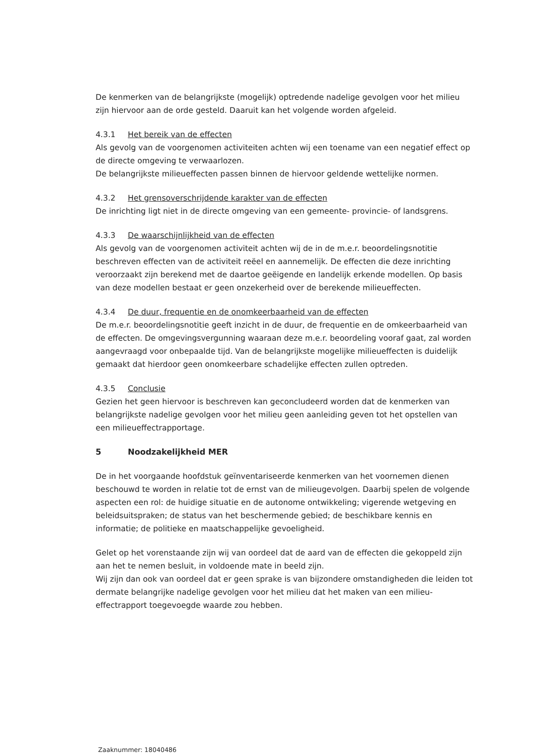De kenmerken van de belangrijkste (mogelijk) optredende nadelige gevolgen voor het milieu zijn hiervoor aan de orde gesteld. Daaruit kan het volgende worden afgeleid.
4.3.1 Het bereik van de effecten
Als gevolg van de voorgenomen activiteiten achten wij een toename van een negatief effect op de directe omgeving te verwaarlozen.
De belangrijkste milieueffecten passen binnen de hiervoor geldende wettelijke normen.
4.3.2 Het grensoverschrijdende karakter van de effecten
De inrichting ligt niet in de directe omgeving van een gemeente- provincie- of landsgrens.
4.3.3 De waarschijnlijkheid van de effecten
Als gevolg van de voorgenomen activiteit achten wij de in de m.e.r. beoordelingsnotitie beschreven effecten van de activiteit reëel en aannemelijk. De effecten die deze inrichting veroorzaakt zijn berekend met de daartoe geëigende en landelijk erkende modellen. Op basis van deze modellen bestaat er geen onzekerheid over de berekende milieueffecten.
4.3.4 De duur, frequentie en de onomkeerbaarheid van de effecten
De m.e.r. beoordelingsnotitie geeft inzicht in de duur, de frequentie en de omkeerbaarheid van de effecten. De omgevingsvergunning waaraan deze m.e.r. beoordeling vooraf gaat, zal worden aangevraagd voor onbepaalde tijd. Van de belangrijkste mogelijke milieueffecten is duidelijk gemaakt dat hierdoor geen onomkeerbare schadelijke effecten zullen optreden.
4.3.5 Conclusie
Gezien het geen hiervoor is beschreven kan geconcludeerd worden dat de kenmerken van belangrijkste nadelige gevolgen voor het milieu geen aanleiding geven tot het opstellen van een milieueffectrapportage.
5 Noodzakelijkheid MER
De in het voorgaande hoofdstuk geïnventariseerde kenmerken van het voornemen dienen beschouwd te worden in relatie tot de ernst van de milieugevolgen. Daarbij spelen de volgende aspecten een rol: de huidige situatie en de autonome ontwikkeling; vigerende wetgeving en beleidsuitspraken; de status van het beschermende gebied; de beschikbare kennis en informatie; de politieke en maatschappelijke gevoeligheid.
Gelet op het vorenstaande zijn wij van oordeel dat de aard van de effecten die gekoppeld zijn aan het te nemen besluit, in voldoende mate in beeld zijn.
Wij zijn dan ook van oordeel dat er geen sprake is van bijzondere omstandigheden die leiden tot dermate belangrijke nadelige gevolgen voor het milieu dat het maken van een milieu-effectrapport toegevoegde waarde zou hebben.
Zaaknummer: 18040486